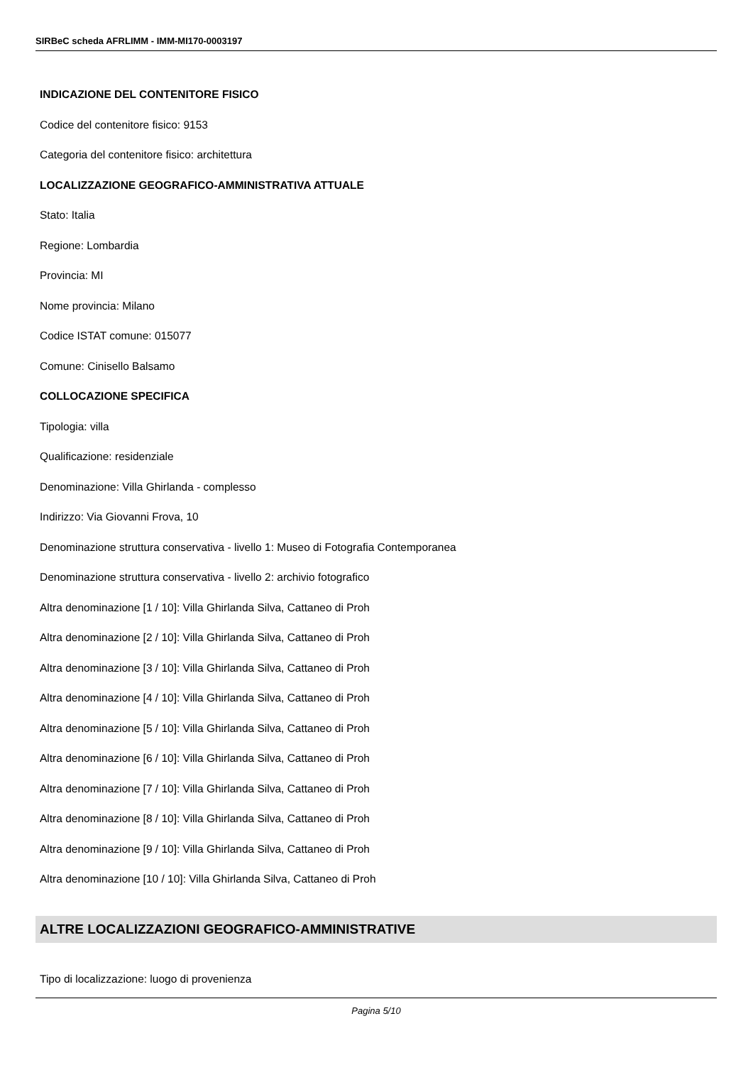SIRBeC scheda AFRLIMM - IMM-MI170-0003197
INDICAZIONE DEL CONTENITORE FISICO
Codice del contenitore fisico: 9153
Categoria del contenitore fisico: architettura
LOCALIZZAZIONE GEOGRAFICO-AMMINISTRATIVA ATTUALE
Stato: Italia
Regione: Lombardia
Provincia: MI
Nome provincia: Milano
Codice ISTAT comune: 015077
Comune: Cinisello Balsamo
COLLOCAZIONE SPECIFICA
Tipologia: villa
Qualificazione: residenziale
Denominazione: Villa Ghirlanda - complesso
Indirizzo: Via Giovanni Frova, 10
Denominazione struttura conservativa - livello 1: Museo di Fotografia Contemporanea
Denominazione struttura conservativa - livello 2: archivio fotografico
Altra denominazione [1 / 10]: Villa Ghirlanda Silva, Cattaneo di Proh
Altra denominazione [2 / 10]: Villa Ghirlanda Silva, Cattaneo di Proh
Altra denominazione [3 / 10]: Villa Ghirlanda Silva, Cattaneo di Proh
Altra denominazione [4 / 10]: Villa Ghirlanda Silva, Cattaneo di Proh
Altra denominazione [5 / 10]: Villa Ghirlanda Silva, Cattaneo di Proh
Altra denominazione [6 / 10]: Villa Ghirlanda Silva, Cattaneo di Proh
Altra denominazione [7 / 10]: Villa Ghirlanda Silva, Cattaneo di Proh
Altra denominazione [8 / 10]: Villa Ghirlanda Silva, Cattaneo di Proh
Altra denominazione [9 / 10]: Villa Ghirlanda Silva, Cattaneo di Proh
Altra denominazione [10 / 10]: Villa Ghirlanda Silva, Cattaneo di Proh
ALTRE LOCALIZZAZIONI GEOGRAFICO-AMMINISTRATIVE
Tipo di localizzazione: luogo di provenienza
Pagina 5/10